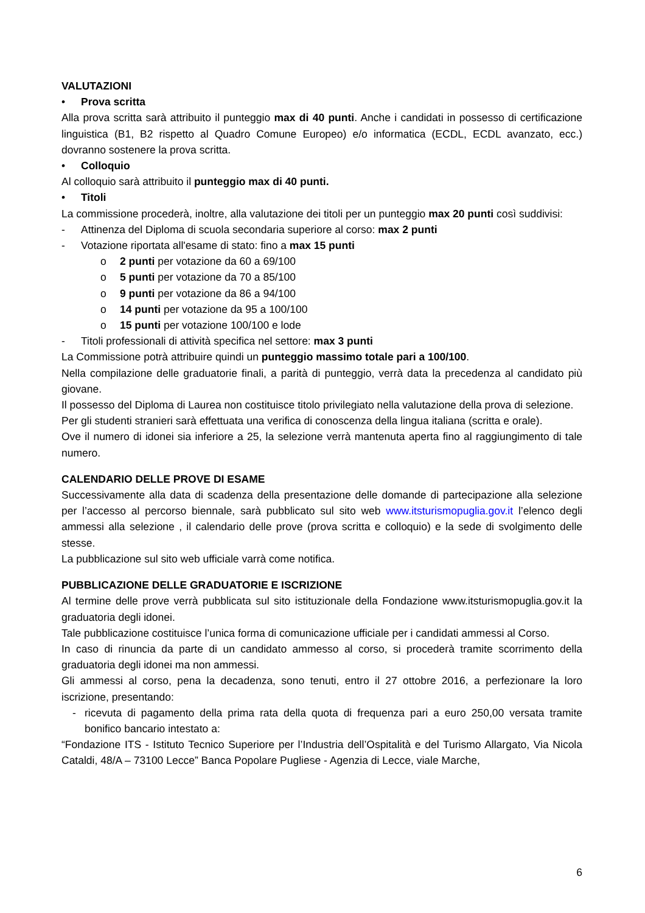VALUTAZIONI
• Prova scritta
Alla prova scritta sarà attribuito il punteggio max di 40 punti. Anche i candidati in possesso di certificazione linguistica (B1, B2 rispetto al Quadro Comune Europeo) e/o informatica (ECDL, ECDL avanzato, ecc.) dovranno sostenere la prova scritta.
• Colloquio
Al colloquio sarà attribuito il punteggio max di 40 punti.
• Titoli
La commissione procederà, inoltre, alla valutazione dei titoli per un punteggio max 20 punti così suddivisi:
- Attinenza del Diploma di scuola secondaria superiore al corso: max 2 punti
- Votazione riportata all'esame di stato: fino a max 15 punti
o 2 punti per votazione da 60 a 69/100
o 5 punti per votazione da 70 a 85/100
o 9 punti per votazione da 86 a 94/100
o 14 punti per votazione da 95 a 100/100
o 15 punti per votazione 100/100 e lode
- Titoli professionali di attività specifica nel settore: max 3 punti
La Commissione potrà attribuire quindi un punteggio massimo totale pari a 100/100.
Nella compilazione delle graduatorie finali, a parità di punteggio, verrà data la precedenza al candidato più giovane.
Il possesso del Diploma di Laurea non costituisce titolo privilegiato nella valutazione della prova di selezione.
Per gli studenti stranieri sarà effettuata una verifica di conoscenza della lingua italiana (scritta e orale).
Ove il numero di idonei sia inferiore a 25, la selezione verrà mantenuta aperta fino al raggiungimento di tale numero.
CALENDARIO DELLE PROVE DI ESAME
Successivamente alla data di scadenza della presentazione delle domande di partecipazione alla selezione per l’accesso al percorso biennale, sarà pubblicato sul sito web www.itsturismopuglia.gov.it l’elenco degli ammessi alla selezione , il calendario delle prove (prova scritta e colloquio) e la sede di svolgimento delle stesse.
La pubblicazione sul sito web ufficiale varrà come notifica.
PUBBLICAZIONE DELLE GRADUATORIE E ISCRIZIONE
Al termine delle prove verrà pubblicata sul sito istituzionale della Fondazione www.itsturismopuglia.gov.it la graduatoria degli idonei.
Tale pubblicazione costituisce l’unica forma di comunicazione ufficiale per i candidati ammessi al Corso.
In caso di rinuncia da parte di un candidato ammesso al corso, si procederà tramite scorrimento della graduatoria degli idonei ma non ammessi.
Gli ammessi al corso, pena la decadenza, sono tenuti, entro il 27 ottobre 2016, a perfezionare la loro iscrizione, presentando:
- ricevuta di pagamento della prima rata della quota di frequenza pari a euro 250,00 versata tramite bonifico bancario intestato a:
“Fondazione ITS - Istituto Tecnico Superiore per l’Industria dell’Ospitalità e del Turismo Allargato, Via Nicola Cataldi, 48/A – 73100 Lecce” Banca Popolare Pugliese - Agenzia di Lecce, viale Marche,
6